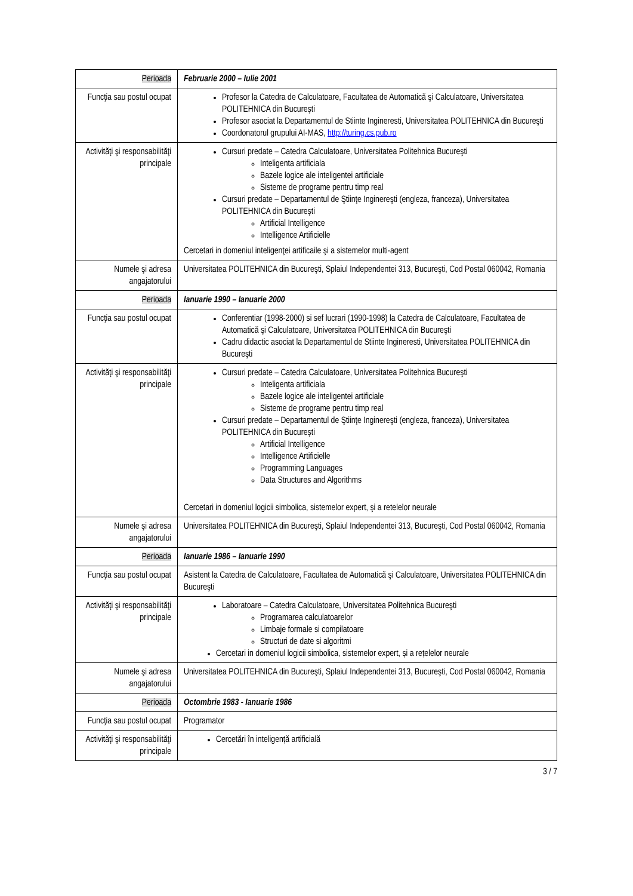| Perioada | Februarie 2000 – Iulie 2001 |
| Funcţia sau postul ocupat | Profesor la Catedra de Calculatoare, Facultatea de Automatică şi Calculatoare, Universitatea POLITEHNICA din Bucureşti Profesor asociat la Departamentul de Stiinte Ingineresti, Universitatea POLITEHNICA din Bucureşti Coordonatorul grupului AI-MAS, http://turing.cs.pub.ro |
| Activităţi şi responsabilităţi principale | Cursuri predate – Catedra Calculatoare, Universitatea Politehnica Bucureşti Inteligenta artificiala Bazele logice ale inteligentei artificiale Sisteme de programe pentru timp real Cursuri predate – Departamentul de Ştiinţe Inginereşti (engleza, franceza), Universitatea POLITEHNICA din Bucureşti Artificial Intelligence Intelligence Artificielle Cercetari in domeniul inteligenţei artificaile şi a sistemelor multi-agent |
| Numele şi adresa angajatorului | Universitatea POLITEHNICA din Bucureşti, Splaiul Independentei 313, Bucureşti, Cod Postal 060042, Romania |
| Perioada | Ianuarie 1990 – Ianuarie 2000 |
| Funcţia sau postul ocupat | Conferentiar (1998-2000) si sef lucrari (1990-1998) la Catedra de Calculatoare, Facultatea de Automatică şi Calculatoare, Universitatea POLITEHNICA din Bucureşti Cadru didactic asociat la Departamentul de Stiinte Ingineresti, Universitatea POLITEHNICA din Bucureşti |
| Activităţi şi responsabilităţi principale | Cursuri predate – Catedra Calculatoare, Universitatea Politehnica Bucureşti Inteligenta artificiala Bazele logice ale inteligentei artificiale Sisteme de programe pentru timp real Cursuri predate – Departamentul de Ştiinţe Inginereşti (engleza, franceza), Universitatea POLITEHNICA din Bucureşti Artificial Intelligence Intelligence Artificielle Programming Languages Data Structures and Algorithms Cercetari in domeniul logicii simbolica, sistemelor expert, şi a retelelor neurale |
| Numele şi adresa angajatorului | Universitatea POLITEHNICA din Bucureşti, Splaiul Independentei 313, Bucureşti, Cod Postal 060042, Romania |
| Perioada | Ianuarie 1986 – Ianuarie 1990 |
| Funcţia sau postul ocupat | Asistent la Catedra de Calculatoare, Facultatea de Automatică şi Calculatoare, Universitatea POLITEHNICA din Bucureşti |
| Activităţi şi responsabilităţi principale | Laboratoare – Catedra Calculatoare, Universitatea Politehnica Bucureşti Programarea calculatoarelor Limbaje formale si compilatoare Structuri de date si algoritmi Cercetari in domeniul logicii simbolica, sistemelor expert, și a rețelelor neurale |
| Numele şi adresa angajatorului | Universitatea POLITEHNICA din Bucureşti, Splaiul Independentei 313, Bucureşti, Cod Postal 060042, Romania |
| Perioada | Octombrie 1983 - Ianuarie 1986 |
| Funcţia sau postul ocupat | Programator |
| Activităţi şi responsabilităţi principale | Cercetări în inteligență artificială |
3 / 7